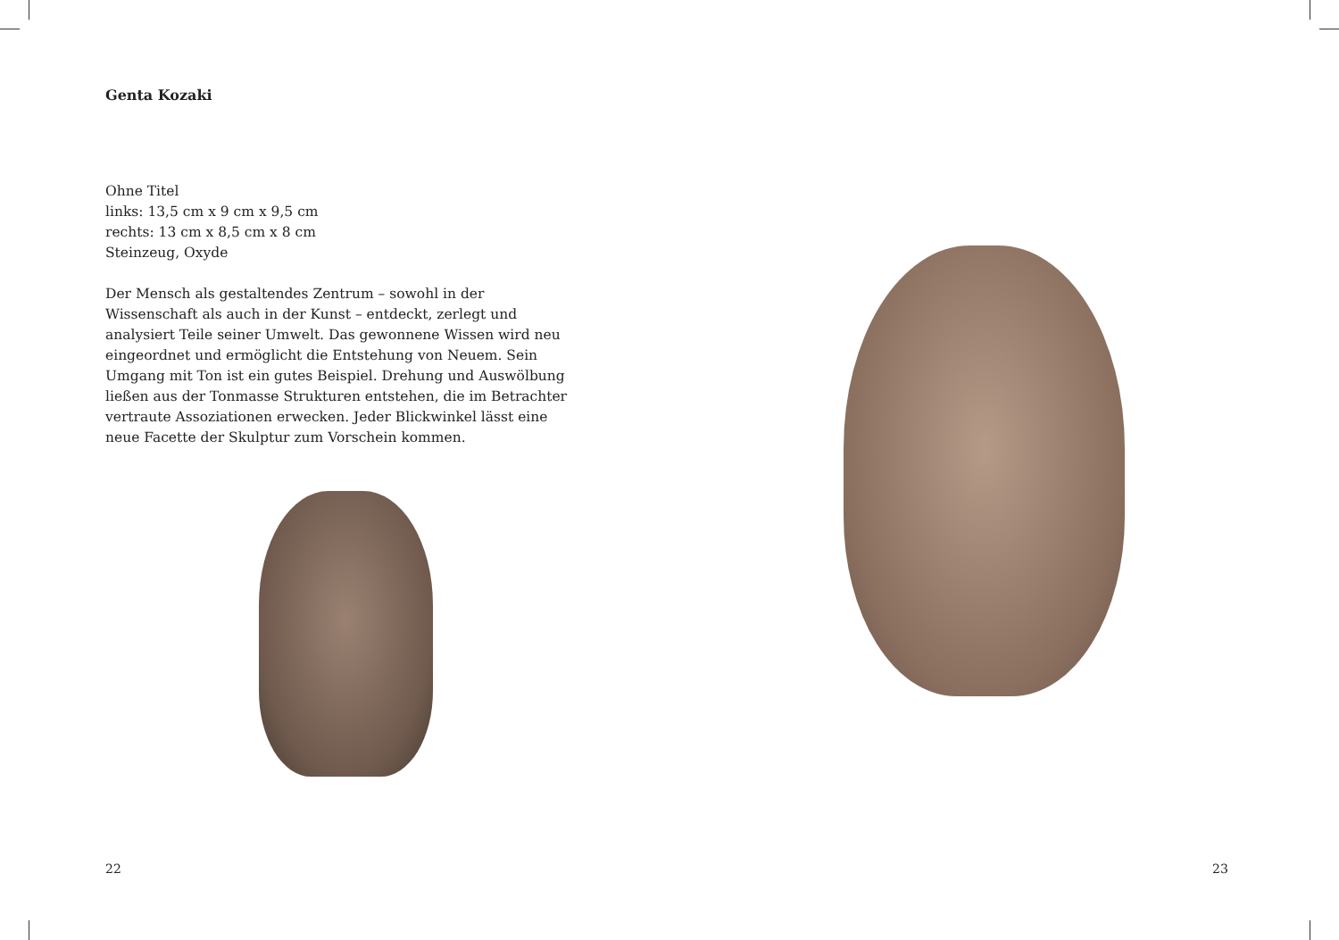Genta Kozaki
Ohne Titel
links: 13,5 cm x 9 cm x 9,5 cm
rechts: 13 cm x 8,5 cm x 8 cm
Steinzeug, Oxyde
Der Mensch als gestaltendes Zentrum – sowohl in der Wissenschaft als auch in der Kunst – entdeckt, zerlegt und analysiert Teile seiner Umwelt. Das gewonnene Wissen wird neu eingeordnet und ermöglicht die Entstehung von Neuem. Sein Umgang mit Ton ist ein gutes Beispiel. Drehung und Auswölbung ließen aus der Tonmasse Strukturen entstehen, die im Betrachter vertraute Assoziationen erwecken. Jeder Blickwinkel lässt eine neue Facette der Skulptur zum Vorschein kommen.
22 23